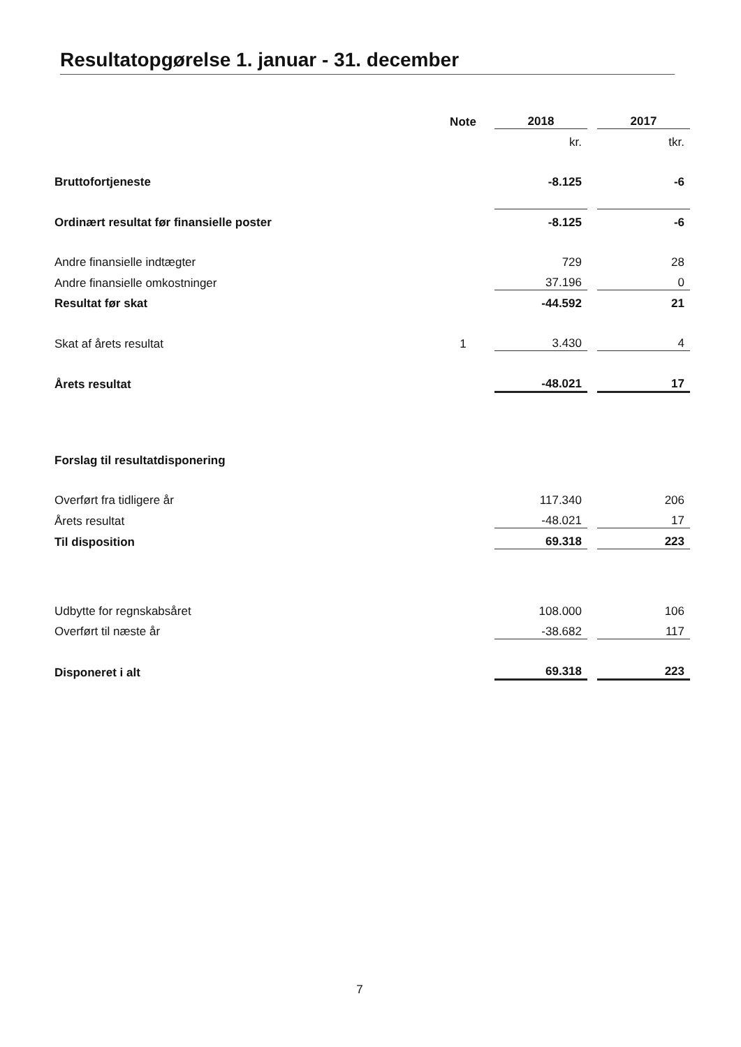Resultatopgørelse 1. januar - 31. december
| | Note | 2018 | | 2017 |
| | | kr. | | tkr. |
| Bruttofortjeneste | | -8.125 | | -6 |
| Ordinært resultat før finansielle poster | | -8.125 | | -6 |
| Andre finansielle indtægter | | 729 | | 28 |
| Andre finansielle omkostninger | | 37.196 | | 0 |
| Resultat før skat | | -44.592 | | 21 |
| Skat af årets resultat | 1 | 3.430 | | 4 |
| Årets resultat | | -48.021 | | 17 |
| Forslag til resultatdisponering | | | | |
| Overført fra tidligere år | | 117.340 | | 206 |
| Årets resultat | | -48.021 | | 17 |
| Til disposition | | 69.318 | | 223 |
| Udbytte for regnskabsåret | | 108.000 | | 106 |
| Overført til næste år | | -38.682 | | 117 |
| Disponeret i alt | | 69.318 | | 223 |
7